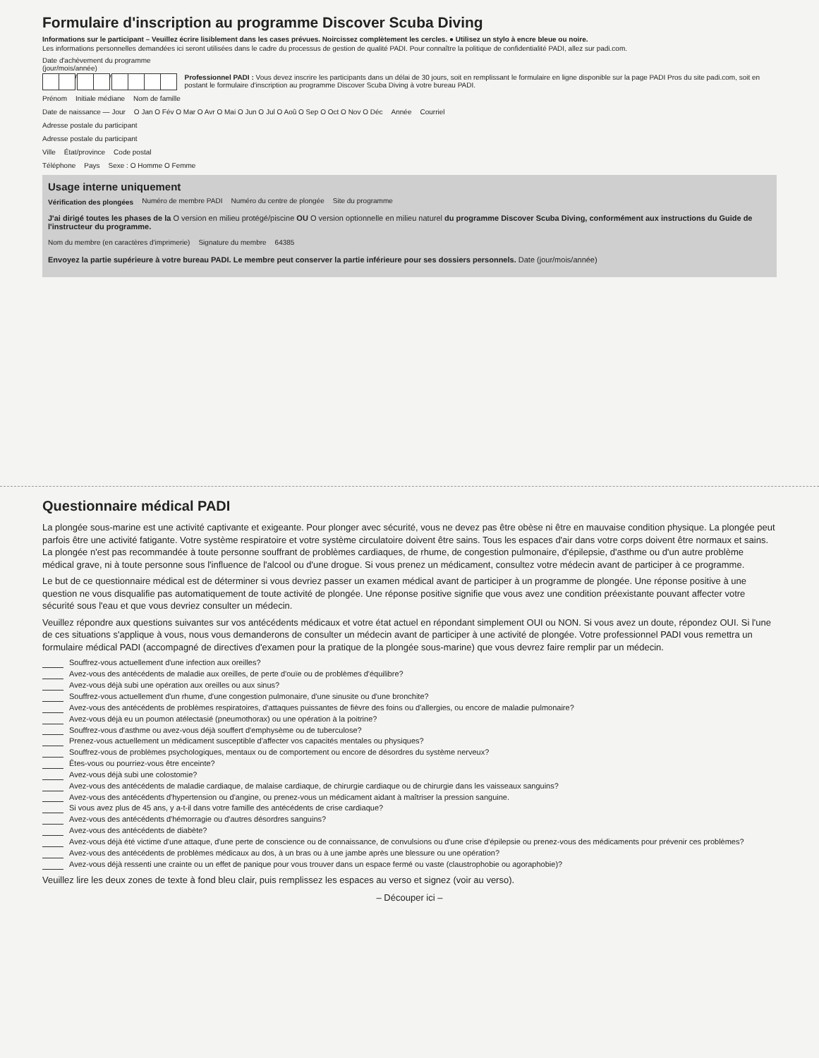Formulaire d'inscription au programme Discover Scuba Diving
Informations sur le participant – Veuillez écrire lisiblement dans les cases prévues. Noircissez complètement les cercles. ● Utilisez un stylo à encre bleue ou noire.
Les informations personnelles demandées ici seront utilisées dans le cadre du processus de gestion de qualité PADI. Pour connaître la politique de confidentialité PADI, allez sur padi.com.
Date d'achèvement du programme (jour/mois/année)
/ /
Professionnel PADI : Vous devez inscrire les participants dans un délai de 30 jours, soit en remplissant le formulaire en ligne disponible sur la page PADI Pros du site padi.com, soit en postant le formulaire d'inscription au programme Discover Scuba Diving à votre bureau PADI.
Prénom
Initiale médiane
Nom de famille
Date de naissance — Jour
O Jan O Fév O Mar O Avr O Mai O Jun O Jul O Aoû O Sep O Oct O Nov O Déc
Année
Courriel
Adresse postale du participant
Adresse postale du participant
Ville
État/province
Code postal
Téléphone
Pays
Sexe : O Homme O Femme
Usage interne uniquement
Vérification des plongées
Numéro de membre PADI
Numéro du centre de plongée
Site du programme
J'ai dirigé toutes les phases de la O version en milieu protégé/piscine OU O version optionnelle en milieu naturel du programme Discover Scuba Diving, conformément aux instructions du Guide de l'instructeur du programme.
Nom du membre (en caractères d'imprimerie)
Signature du membre
64385
Envoyez la partie supérieure à votre bureau PADI. Le membre peut conserver la partie inférieure pour ses dossiers personnels. Date (jour/mois/année)
Questionnaire médical PADI
La plongée sous-marine est une activité captivante et exigeante. Pour plonger avec sécurité, vous ne devez pas être obèse ni être en mauvaise condition physique. La plongée peut parfois être une activité fatigante. Votre système respiratoire et votre système circulatoire doivent être sains. Tous les espaces d'air dans votre corps doivent être normaux et sains. La plongée n'est pas recommandée à toute personne souffrant de problèmes cardiaques, de rhume, de congestion pulmonaire, d'épilepsie, d'asthme ou d'un autre problème médical grave, ni à toute personne sous l'influence de l'alcool ou d'une drogue. Si vous prenez un médicament, consultez votre médecin avant de participer à ce programme.
Le but de ce questionnaire médical est de déterminer si vous devriez passer un examen médical avant de participer à un programme de plongée. Une réponse positive à une question ne vous disqualifie pas automatiquement de toute activité de plongée. Une réponse positive signifie que vous avez une condition préexistante pouvant affecter votre sécurité sous l'eau et que vous devriez consulter un médecin.
Veuillez répondre aux questions suivantes sur vos antécédents médicaux et votre état actuel en répondant simplement OUI ou NON. Si vous avez un doute, répondez OUI. Si l'une de ces situations s'applique à vous, nous vous demanderons de consulter un médecin avant de participer à une activité de plongée. Votre professionnel PADI vous remettra un formulaire médical PADI (accompagné de directives d'examen pour la pratique de la plongée sous-marine) que vous devrez faire remplir par un médecin.
Souffrez-vous actuellement d'une infection aux oreilles?
Avez-vous des antécédents de maladie aux oreilles, de perte d'ouïe ou de problèmes d'équilibre?
Avez-vous déjà subi une opération aux oreilles ou aux sinus?
Souffrez-vous actuellement d'un rhume, d'une congestion pulmonaire, d'une sinusite ou d'une bronchite?
Avez-vous des antécédents de problèmes respiratoires, d'attaques puissantes de fièvre des foins ou d'allergies, ou encore de maladie pulmonaire?
Avez-vous déjà eu un poumon atélectasié (pneumothorax) ou une opération à la poitrine?
Souffrez-vous d'asthme ou avez-vous déjà souffert d'emphysème ou de tuberculose?
Prenez-vous actuellement un médicament susceptible d'affecter vos capacités mentales ou physiques?
Souffrez-vous de problèmes psychologiques, mentaux ou de comportement ou encore de désordres du système nerveux?
Êtes-vous ou pourriez-vous être enceinte?
Avez-vous déjà subi une colostomie?
Avez-vous des antécédents de maladie cardiaque, de malaise cardiaque, de chirurgie cardiaque ou de chirurgie dans les vaisseaux sanguins?
Avez-vous des antécédents d'hypertension ou d'angine, ou prenez-vous un médicament aidant à maîtriser la pression sanguine.
Si vous avez plus de 45 ans, y a-t-il dans votre famille des antécédents de crise cardiaque?
Avez-vous des antécédents d'hémorragie ou d'autres désordres sanguins?
Avez-vous des antécédents de diabète?
Avez-vous déjà été victime d'une attaque, d'une perte de conscience ou de connaissance, de convulsions ou d'une crise d'épilepsie ou prenez-vous des médicaments pour prévenir ces problèmes?
Avez-vous des antécédents de problèmes médicaux au dos, à un bras ou à une jambe après une blessure ou une opération?
Avez-vous déjà ressenti une crainte ou un effet de panique pour vous trouver dans un espace fermé ou vaste (claustrophobie ou agoraphobie)?
Veuillez lire les deux zones de texte à fond bleu clair, puis remplissez les espaces au verso et signez (voir au verso).
– Découper ici –